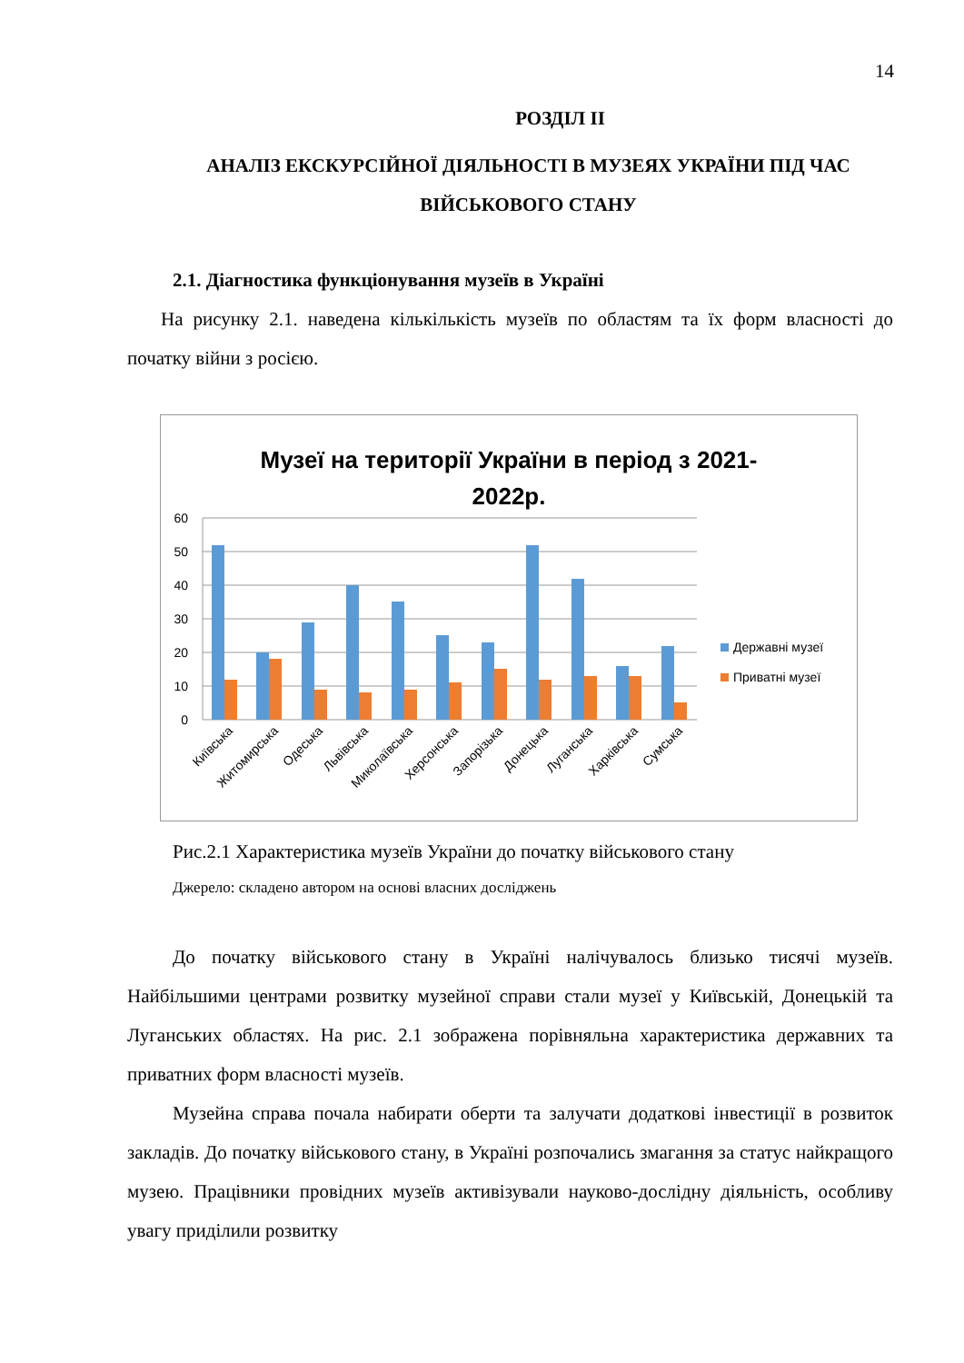14
РОЗДІЛ ІІ
АНАЛІЗ ЕКСКУРСІЙНОЇ ДІЯЛЬНОСТІ В МУЗЕЯХ УКРАЇНИ ПІД ЧАС ВІЙСЬКОВОГО СТАНУ
2.1. Діагностика функціонування музеїв в Україні
На рисунку 2.1. наведена кількількість музеїв по областям та їх форм власності до початку війни з росією.
Музеї на території України в період з 2021-
2022р.
60
50
40
30
20
10
0
Державні музеї
Приватні музеї
Київська
Житомирська
Одеська
Львівська
Миколаївська
Херсонська
Запорізька
Донецька
Луганська
Харківська
Сумська
Рис.2.1 Характеристика музеїв України до початку військового стану
Джерело: складено автором на основі власних досліджень
До початку військового стану в Україні налічувалось близько тисячі музеїв. Найбільшими центрами розвитку музейної справи стали музеї у Київській, Донецькій та Луганських областях. На рис. 2.1 зображена порівняльна характеристика державних та приватних форм власності музеїв.
Музейна справа почала набирати оберти та залучати додаткові інвестиції в розвиток закладів. До початку військового стану, в Україні розпочались змагання за статус найкращого музею. Працівники провідних музеїв активізували науково-дослідну діяльність, особливу увагу приділили розвитку